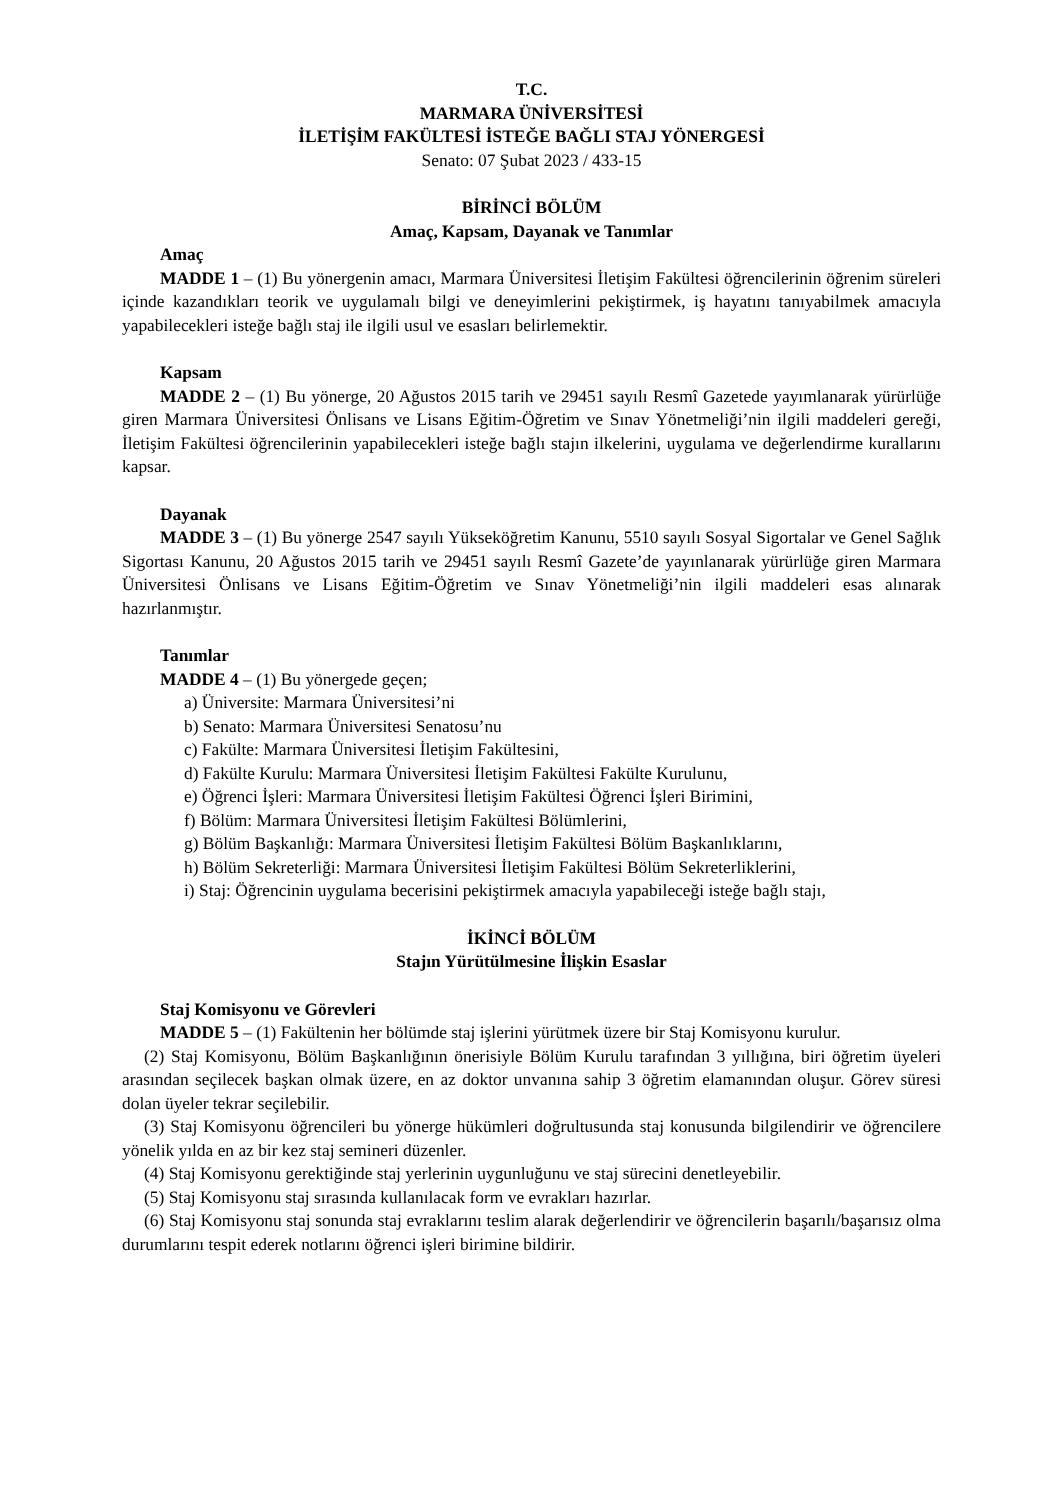T.C.
MARMARA ÜNİVERSİTESİ
İLETİŞİM FAKÜLTESİ İSTEĞE BAĞLI STAJ YÖNERGESİ
Senato: 07 Şubat 2023 / 433-15
BİRİNCİ BÖLÜM
Amaç, Kapsam, Dayanak ve Tanımlar
Amaç
MADDE 1 – (1) Bu yönergenin amacı, Marmara Üniversitesi İletişim Fakültesi öğrencilerinin öğrenim süreleri içinde kazandıkları teorik ve uygulamalı bilgi ve deneyimlerini pekiştirmek, iş hayatını tanıyabilmek amacıyla yapabilecekleri isteğe bağlı staj ile ilgili usul ve esasları belirlemektir.
Kapsam
MADDE 2 – (1) Bu yönerge, 20 Ağustos 2015 tarih ve 29451 sayılı Resmî Gazetede yayımlanarak yürürlüğe giren Marmara Üniversitesi Önlisans ve Lisans Eğitim-Öğretim ve Sınav Yönetmeliği’nin ilgili maddeleri gereği, İletişim Fakültesi öğrencilerinin yapabilecekleri isteğe bağlı stajın ilkelerini, uygulama ve değerlendirme kurallarını kapsar.
Dayanak
MADDE 3 – (1) Bu yönerge 2547 sayılı Yükseköğretim Kanunu, 5510 sayılı Sosyal Sigortalar ve Genel Sağlık Sigortası Kanunu, 20 Ağustos 2015 tarih ve 29451 sayılı Resmî Gazete’de yayınlanarak yürürlüğe giren Marmara Üniversitesi Önlisans ve Lisans Eğitim-Öğretim ve Sınav Yönetmeliği’nin ilgili maddeleri esas alınarak hazırlanmıştır.
Tanımlar
MADDE 4 – (1) Bu yönergede geçen;
a) Üniversite: Marmara Üniversitesi’ni
b) Senato: Marmara Üniversitesi Senatosu’nu
c) Fakülte: Marmara Üniversitesi İletişim Fakültesini,
d) Fakülte Kurulu: Marmara Üniversitesi İletişim Fakültesi Fakülte Kurulunu,
e) Öğrenci İşleri: Marmara Üniversitesi İletişim Fakültesi Öğrenci İşleri Birimini,
f) Bölüm: Marmara Üniversitesi İletişim Fakültesi Bölümlerini,
g) Bölüm Başkanlığı: Marmara Üniversitesi İletişim Fakültesi Bölüm Başkanlıklarını,
h) Bölüm Sekreterliği: Marmara Üniversitesi İletişim Fakültesi Bölüm Sekreterliklerini,
i) Staj: Öğrencinin uygulama becerisini pekiştirmek amacıyla yapabileceği isteğe bağlı stajı,
İKİNCİ BÖLÜM
Stajın Yürütülmesine İlişkin Esaslar
Staj Komisyonu ve Görevleri
MADDE 5 – (1) Fakültenin her bölümde staj işlerini yürütmek üzere bir Staj Komisyonu kurulur.
(2) Staj Komisyonu, Bölüm Başkanlığının önerisiyle Bölüm Kurulu tarafından 3 yıllığına, biri öğretim üyeleri arasından seçilecek başkan olmak üzere, en az doktor unvanına sahip 3 öğretim elamanından oluşur. Görev süresi dolan üyeler tekrar seçilebilir.
(3) Staj Komisyonu öğrencileri bu yönerge hükümleri doğrultusunda staj konusunda bilgilendirir ve öğrencilere yönelik yılda en az bir kez staj semineri düzenler.
(4) Staj Komisyonu gerektiğinde staj yerlerinin uygunluğunu ve staj sürecini denetleyebilir.
(5) Staj Komisyonu staj sırasında kullanılacak form ve evrakları hazırlar.
(6) Staj Komisyonu staj sonunda staj evraklarını teslim alarak değerlendirir ve öğrencilerin başarılı/başarısız olma durumlarını tespit ederek notlarını öğrenci işleri birimine bildirir.